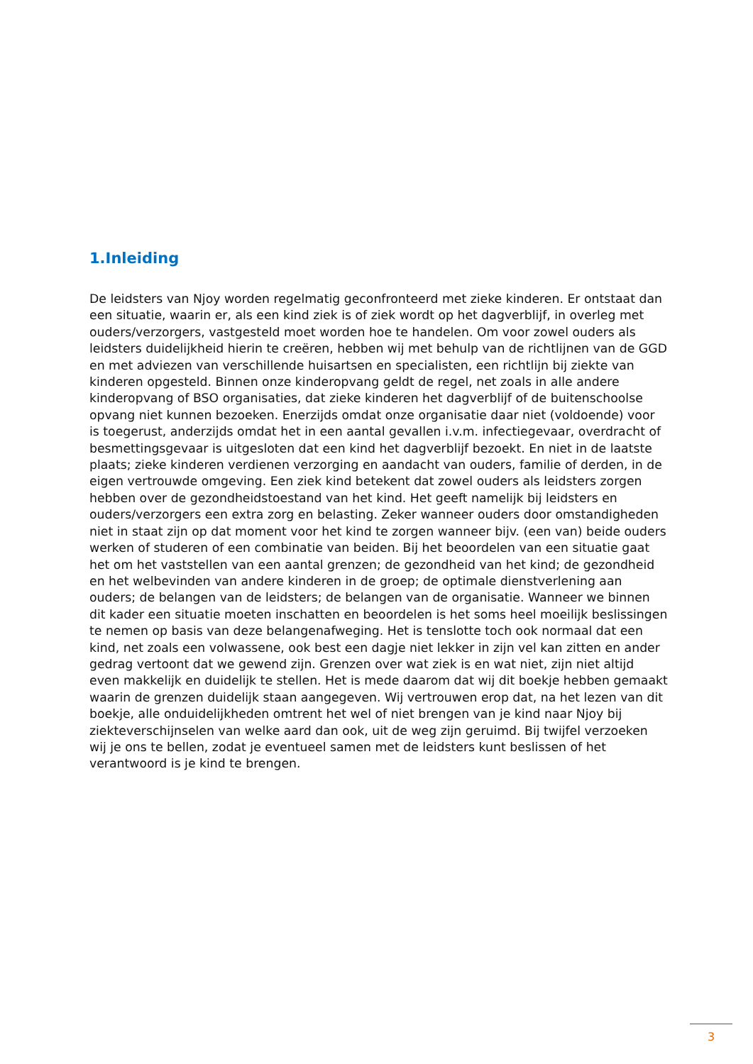1.Inleiding
De leidsters van Njoy worden regelmatig geconfronteerd met zieke kinderen. Er ontstaat dan een situatie, waarin er, als een kind ziek is of ziek wordt op het dagverblijf, in overleg met ouders/verzorgers, vastgesteld moet worden hoe te handelen. Om voor zowel ouders als leidsters duidelijkheid hierin te creëren, hebben wij met behulp van de richtlijnen van de GGD en met adviezen van verschillende huisartsen en specialisten, een richtlijn bij ziekte van kinderen opgesteld. Binnen onze kinderopvang geldt de regel, net zoals in alle andere kinderopvang of BSO organisaties, dat zieke kinderen het dagverblijf of de buitenschoolse opvang niet kunnen bezoeken. Enerzijds omdat onze organisatie daar niet (voldoende) voor is toegerust, anderzijds omdat het in een aantal gevallen i.v.m. infectiegevaar, overdracht of besmettingsgevaar is uitgesloten dat een kind het dagverblijf bezoekt. En niet in de laatste plaats; zieke kinderen verdienen verzorging en aandacht van ouders, familie of derden, in de eigen vertrouwde omgeving. Een ziek kind betekent dat zowel ouders als leidsters zorgen hebben over de gezondheidstoestand van het kind. Het geeft namelijk bij leidsters en ouders/verzorgers een extra zorg en belasting. Zeker wanneer ouders door omstandigheden niet in staat zijn op dat moment voor het kind te zorgen wanneer bijv. (een van) beide ouders werken of studeren of een combinatie van beiden. Bij het beoordelen van een situatie gaat het om het vaststellen van een aantal grenzen; de gezondheid van het kind; de gezondheid en het welbevinden van andere kinderen in de groep; de optimale dienstverlening aan ouders; de belangen van de leidsters; de belangen van de organisatie. Wanneer we binnen dit kader een situatie moeten inschatten en beoordelen is het soms heel moeilijk beslissingen te nemen op basis van deze belangenafweging. Het is tenslotte toch ook normaal dat een kind, net zoals een volwassene, ook best een dagje niet lekker in zijn vel kan zitten en ander gedrag vertoont dat we gewend zijn. Grenzen over wat ziek is en wat niet, zijn niet altijd even makkelijk en duidelijk te stellen. Het is mede daarom dat wij dit boekje hebben gemaakt waarin de grenzen duidelijk staan aangegeven. Wij vertrouwen erop dat, na het lezen van dit boekje, alle onduidelijkheden omtrent het wel of niet brengen van je kind naar Njoy bij ziekteverschijnselen van welke aard dan ook, uit de weg zijn geruimd. Bij twijfel verzoeken wij je ons te bellen, zodat je eventueel samen met de leidsters kunt beslissen of het verantwoord is je kind te brengen.
3